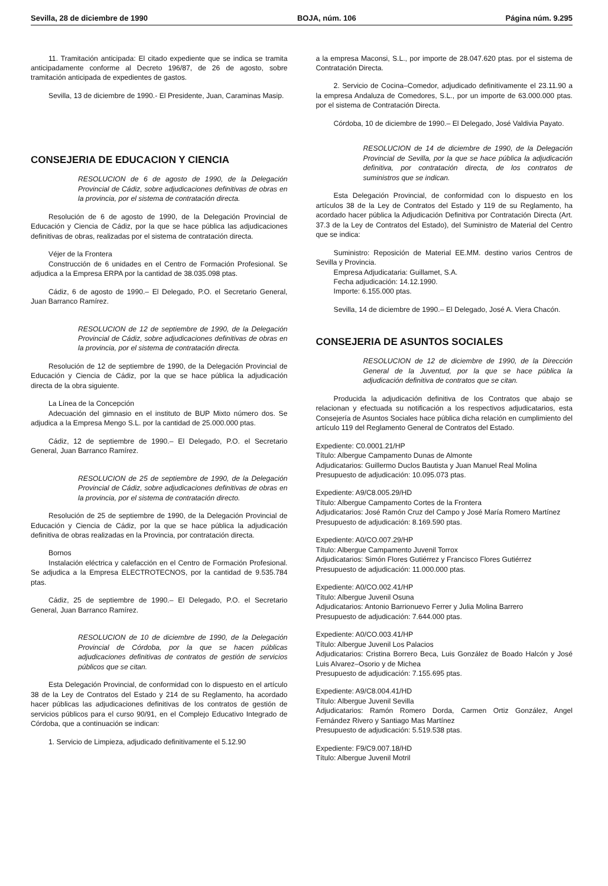Sevilla, 28 de diciembre de 1990 BOJA, núm. 106 Página núm. 9.295
11. Tramitación anticipada: El citado expediente que se indica se tramita anticipadamente conforme al Decreto 196/87, de 26 de agosto, sobre tramitación anticipada de expedientes de gastos.
Sevilla, 13 de diciembre de 1990.- El Presidente, Juan, Caraminas Masip.
CONSEJERIA DE EDUCACION Y CIENCIA
RESOLUCION de 6 de agosto de 1990, de la Delegación Provincial de Cádiz, sobre adjudicaciones definitivas de obras en la provincia, por el sistema de contratación directa.
Resolución de 6 de agosto de 1990, de la Delegación Provincial de Educación y Ciencia de Cádiz, por la que se hace pública las adjudicaciones definitivas de obras, realizadas por el sistema de contratación directa.
Véjer de la Frontera
Construcción de 6 unidades en el Centro de Formación Profesional. Se adjudica a la Empresa ERPA por la cantidad de 38.035.098 ptas.
Cádiz, 6 de agosto de 1990.– El Delegado, P.O. el Secretario General, Juan Barranco Ramírez.
RESOLUCION de 12 de septiembre de 1990, de la Delegación Provincial de Cádiz, sobre adjudicaciones definitivas de obras en la provincia, por el sistema de contratación directa.
Resolución de 12 de septiembre de 1990, de la Delegación Provincial de Educación y Ciencia de Cádiz, por la que se hace pública la adjudicación directa de la obra siguiente.
La Línea de la Concepción
Adecuación del gimnasio en el instituto de BUP Mixto número dos. Se adjudica a la Empresa Mengo S.L. por la cantidad de 25.000.000 ptas.
Cádiz, 12 de septiembre de 1990.– El Delegado, P.O. el Secretario General, Juan Barranco Ramírez.
RESOLUCION de 25 de septiembre de 1990, de la Delegación Provincial de Cádiz, sobre adjudicaciones definitivas de obras en la provincia, por el sistema de contratación directo.
Resolución de 25 de septiembre de 1990, de la Delegación Provincial de Educación y Ciencia de Cádiz, por la que se hace pública la adjudicación definitiva de obras realizadas en la Provincia, por contratación directa.
Bornos
Instalación eléctrica y calefacción en el Centro de Formación Profesional. Se adjudica a la Empresa ELECTROTECNOS, por la cantidad de 9.535.784 ptas.
Cádiz, 25 de septiembre de 1990.– El Delegado, P.O. el Secretario General, Juan Barranco Ramírez.
RESOLUCION de 10 de diciembre de 1990, de la Delegación Provincial de Córdoba, por la que se hacen públicas adjudicaciones definitivas de contratos de gestión de servicios públicos que se citan.
Esta Delegación Provincial, de conformidad con lo dispuesto en el artículo 38 de la Ley de Contratos del Estado y 214 de su Reglamento, ha acordado hacer públicas las adjudicaciones definitivas de los contratos de gestión de servicios públicos para el curso 90/91, en el Complejo Educativo Integrado de Córdoba, que a continuación se indican:
1. Servicio de Limpieza, adjudicado definitivamente el 5.12.90
a la empresa Maconsi, S.L., por importe de 28.047.620 ptas. por el sistema de Contratación Directa.
2. Servicio de Cocina–Comedor, adjudicado definitivamente el 23.11.90 a la empresa Andaluza de Comedores, S.L., por un importe de 63.000.000 ptas. por el sistema de Contratación Directa.
Córdoba, 10 de diciembre de 1990.– El Delegado, José Valdivia Payato.
RESOLUCION de 14 de diciembre de 1990, de la Delegación Provincial de Sevilla, por la que se hace pública la adjudicación definitiva, por contratación directa, de los contratos de suministros que se indican.
Esta Delegación Provincial, de conformidad con lo dispuesto en los artículos 38 de la Ley de Contratos del Estado y 119 de su Reglamento, ha acordado hacer pública la Adjudicación Definitiva por Contratación Directa (Art. 37.3 de la Ley de Contratos del Estado), del Suministro de Material del Centro que se indica:
Suministro: Reposición de Material EE.MM. destino varios Centros de Sevilla y Provincia.
Empresa Adjudicataria: Guillamet, S.A.
Fecha adjudicación: 14.12.1990.
Importe: 6.155.000 ptas.
Sevilla, 14 de diciembre de 1990.– El Delegado, José A. Viera Chacón.
CONSEJERIA DE ASUNTOS SOCIALES
RESOLUCION de 12 de diciembre de 1990, de la Dirección General de la Juventud, por la que se hace pública la adjudicación definitiva de contratos que se citan.
Producida la adjudicación definitiva de los Contratos que abajo se relacionan y efectuada su notificación a los respectivos adjudicatarios, esta Consejería de Asuntos Sociales hace pública dicha relación en cumplimiento del artículo 119 del Reglamento General de Contratos del Estado.
Expediente: C0.0001.21/HP
Título: Albergue Campamento Dunas de Almonte
Adjudicatarios: Guillermo Duclos Bautista y Juan Manuel Real Molina
Presupuesto de adjudicación: 10.095.073 ptas.
Expediente: A9/C8.005.29/HD
Título: Albergue Campamento Cortes de la Frontera
Adjudicatarios: José Ramón Cruz del Campo y José María Romero Martínez
Presupuesto de adjudicación: 8.169.590 ptas.
Expediente: A0/CO.007.29/HP
Título: Albergue Campamento Juvenil Torrox
Adjudicatarios: Simón Flores Gutiérrez y Francisco Flores Gutiérrez
Presupuesto de adjudicación: 11.000.000 ptas.
Expediente: A0/CO.002.41/HP
Título: Albergue Juvenil Osuna
Adjudicatarios: Antonio Barrionuevo Ferrer y Julia Molina Barrero
Presupuesto de adjudicación: 7.644.000 ptas.
Expediente: A0/CO.003.41/HP
Título: Albergue Juvenil Los Palacios
Adjudicatarios: Cristina Borrero Beca, Luis González de Boado Halcón y José Luis Alvarez–Osorio y de Michea
Presupuesto de adjudicación: 7.155.695 ptas.
Expediente: A9/C8.004.41/HD
Título: Albergue Juvenil Sevilla
Adjudicatarios: Ramón Romero Dorda, Carmen Ortiz González, Angel Fernández Rivero y Santiago Mas Martínez
Presupuesto de adjudicación: 5.519.538 ptas.
Expediente: F9/C9.007.18/HD
Título: Albergue Juvenil Motril